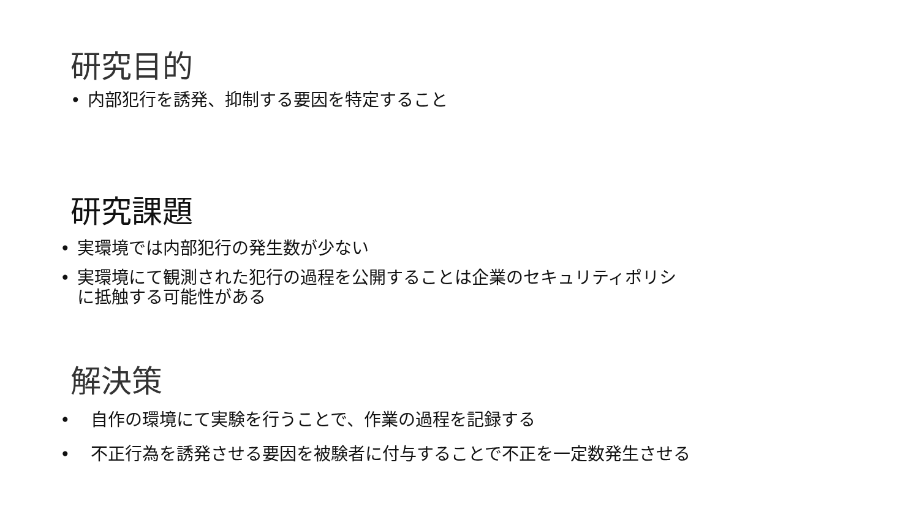研究目的
• 内部犯行を誘発、抑制する要因を特定すること
研究課題
• 実環境では内部犯行の発生数が少ない
• 実環境にて観測された犯行の過程を公開することは企業のセキュリティポリシ
に抵触する可能性がある
解決策
• 自作の環境にて実験を行うことで、作業の過程を記録する
• 不正行為を誘発させる要因を被験者に付与することで不正を一定数発生させる